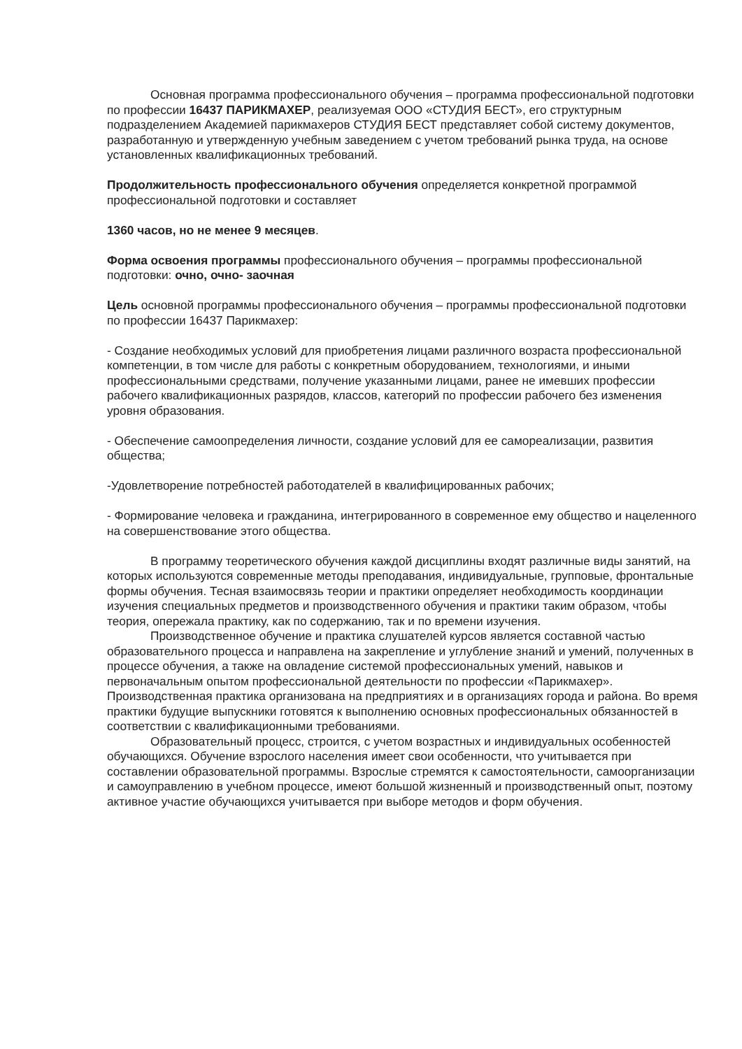Основная программа профессионального обучения – программа профессиональной подготовки по профессии 16437 ПАРИКМАХЕР, реализуемая ООО «СТУДИЯ БЕСТ», его структурным подразделением Академией парикмахеров СТУДИЯ БЕСТ представляет собой систему документов, разработанную и утвержденную учебным заведением с учетом требований рынка труда, на основе установленных квалификационных требований.
Продолжительность профессионального обучения определяется конкретной программой профессиональной подготовки и составляет
1360 часов, но не менее 9 месяцев.
Форма освоения программы профессионального обучения – программы профессиональной подготовки: очно, очно- заочная
Цель основной программы профессионального обучения – программы профессиональной подготовки по профессии 16437 Парикмахер:
- Создание необходимых условий для приобретения лицами различного возраста профессиональной компетенции, в том числе для работы с конкретным оборудованием, технологиями, и иными профессиональными средствами, получение указанными лицами, ранее не имевших профессии рабочего квалификационных разрядов, классов, категорий по профессии рабочего без изменения уровня образования.
- Обеспечение самоопределения личности, создание условий для ее самореализации, развития общества;
-Удовлетворение потребностей работодателей в квалифицированных рабочих;
- Формирование человека и гражданина, интегрированного в современное ему общество и нацеленного на совершенствование этого общества.
В программу теоретического обучения каждой дисциплины входят различные виды занятий, на которых используются современные методы преподавания, индивидуальные, групповые, фронтальные формы обучения. Тесная взаимосвязь теории и практики определяет необходимость координации изучения специальных предметов и производственного обучения и практики таким образом, чтобы теория, опережала практику, как по содержанию, так и по времени изучения.
Производственное обучение и практика слушателей курсов является составной частью образовательного процесса и направлена на закрепление и углубление знаний и умений, полученных в процессе обучения, а также на овладение системой профессиональных умений, навыков и первоначальным опытом профессиональной деятельности по профессии «Парикмахер». Производственная практика организована на предприятиях и в организациях города и района. Во время практики будущие выпускники готовятся к выполнению основных профессиональных обязанностей в соответствии с квалификационными требованиями.
Образовательный процесс, строится, с учетом возрастных и индивидуальных особенностей обучающихся. Обучение взрослого населения имеет свои особенности, что учитывается при составлении образовательной программы. Взрослые стремятся к самостоятельности, самоорганизации и самоуправлению в учебном процессе, имеют большой жизненный и производственный опыт, поэтому активное участие обучающихся учитывается при выборе методов и форм обучения.